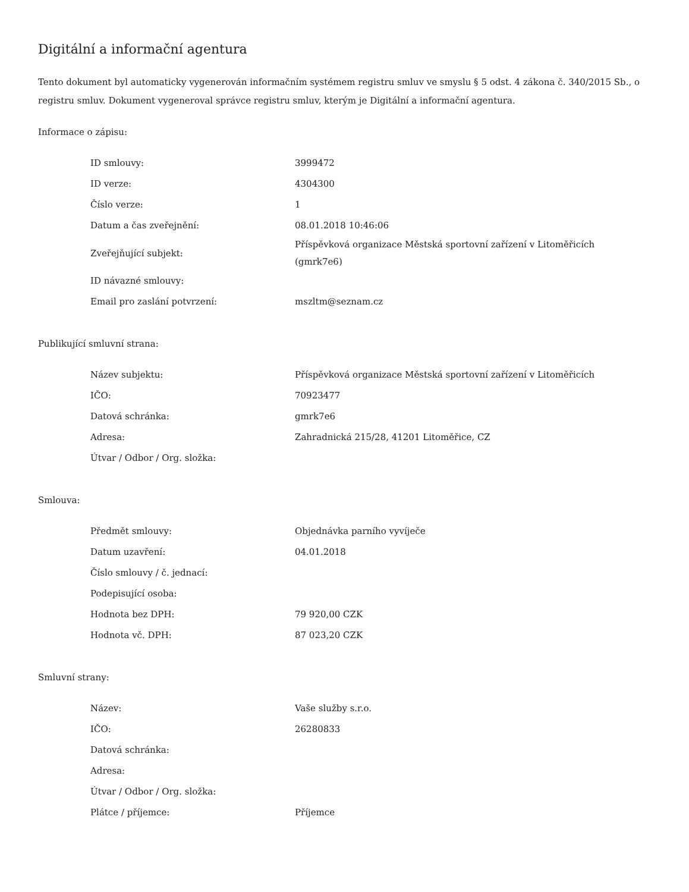Digitální a informační agentura
Tento dokument byl automaticky vygenerován informačním systémem registru smluv ve smyslu § 5 odst. 4 zákona č. 340/2015 Sb., o registru smluv. Dokument vygeneroval správce registru smluv, kterým je Digitální a informační agentura.
Informace o zápisu:
| ID smlouvy: | 3999472 |
| ID verze: | 4304300 |
| Číslo verze: | 1 |
| Datum a čas zveřejnění: | 08.01.2018 10:46:06 |
| Zveřejňující subjekt: | Příspěvková organizace Městská sportovní zařízení v Litoměřicích (gmrk7e6) |
| ID návazné smlouvy: | |
| Email pro zaslání potvrzení: | mszltm@seznam.cz |
Publikující smluvní strana:
| Název subjektu: | Příspěvková organizace Městská sportovní zařízení v Litoměřicích |
| IČO: | 70923477 |
| Datová schránka: | gmrk7e6 |
| Adresa: | Zahradnická 215/28, 41201 Litoměřice, CZ |
| Útvar / Odbor / Org. složka: | |
Smlouva:
| Předmět smlouvy: | Objednávka parního vyvíječe |
| Datum uzavření: | 04.01.2018 |
| Číslo smlouvy / č. jednací: | |
| Podepisující osoba: | |
| Hodnota bez DPH: | 79 920,00 CZK |
| Hodnota vč. DPH: | 87 023,20 CZK |
Smluvní strany:
| Název: | Vaše služby s.r.o. |
| IČO: | 26280833 |
| Datová schránka: | |
| Adresa: | |
| Útvar / Odbor / Org. složka: | |
| Plátce / příjemce: | Příjemce |